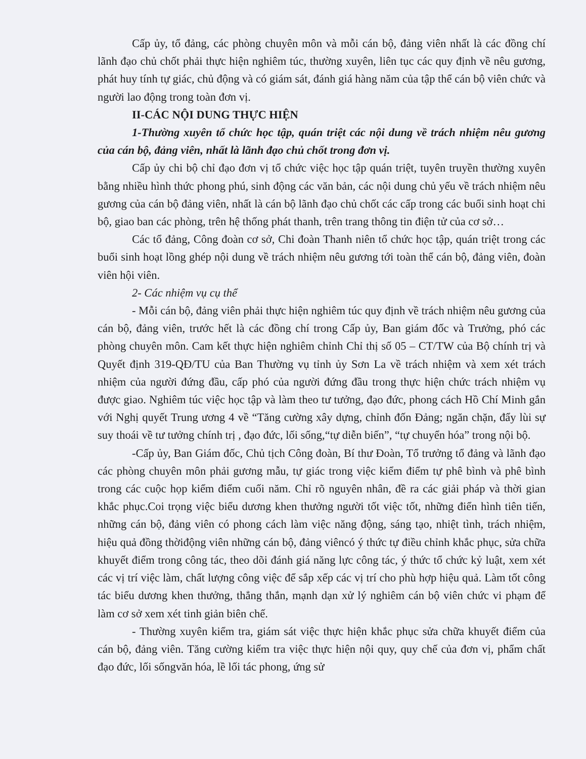Cấp ủy, tổ đảng, các phòng chuyên môn và mỗi cán bộ, đảng viên nhất là các đồng chí lãnh đạo chủ chốt phải thực hiện nghiêm túc, thường xuyên, liên tục các quy định về nêu gương, phát huy tính tự giác, chủ động và có giám sát, đánh giá hàng năm của tập thể cán bộ viên chức và người lao động trong toàn đơn vị.
II-CÁC NỘI DUNG THỰC HIỆN
1-Thường xuyên tổ chức học tập, quán triệt các nội dung về trách nhiệm nêu gương của cán bộ, đảng viên, nhất là lãnh đạo chủ chốt trong đơn vị.
Cấp ủy chi bộ chỉ đạo đơn vị tổ chức việc học tập quán triệt, tuyên truyền thường xuyên bằng nhiều hình thức phong phú, sinh động các văn bản, các nội dung chủ yếu về trách nhiệm nêu gương của cán bộ đảng viên, nhất là cán bộ lãnh đạo chủ chốt các cấp trong các buổi sinh hoạt chi bộ, giao ban các phòng, trên hệ thống phát thanh, trên trang thông tin điện tử của cơ sở…
Các tổ đảng, Công đoàn cơ sở, Chi đoàn Thanh niên tổ chức học tập, quán triệt trong các buổi sinh hoạt lồng ghép nội dung về trách nhiệm nêu gương tới toàn thể cán bộ, đảng viên, đoàn viên hội viên.
2- Các nhiệm vụ cụ thể
- Mỗi cán bộ, đảng viên phải thực hiện nghiêm túc quy định về trách nhiệm nêu gương của cán bộ, đảng viên, trước hết là các đồng chí trong Cấp ủy, Ban giám đốc và Trưởng, phó các phòng chuyên môn. Cam kết thực hiện nghiêm chỉnh Chỉ thị số 05 – CT/TW của Bộ chính trị và Quyết định 319-QĐ/TU của Ban Thường vụ tỉnh ủy Sơn La về trách nhiệm và xem xét trách nhiệm của người đứng đầu, cấp phó của người đứng đầu trong thực hiện chức trách nhiệm vụ được giao. Nghiêm túc việc học tập và làm theo tư tưởng, đạo đức, phong cách Hồ Chí Minh gắn với Nghị quyết Trung ương 4 về “Tăng cường xây dựng, chỉnh đốn Đảng; ngăn chặn, đẩy lùi sự suy thoái về tư tưởng chính trị , đạo đức, lối sống,“tự diễn biến”, “tự chuyển hóa” trong nội bộ.
-Cấp ủy, Ban Giám đốc, Chủ tịch Công đoàn, Bí thư Đoàn, Tổ trưởng tổ đảng và lãnh đạo các phòng chuyên môn phải gương mẫu, tự giác trong việc kiểm điểm tự phê bình và phê bình trong các cuộc họp kiểm điểm cuối năm. Chỉ rõ nguyên nhân, đề ra các giải pháp và thời gian khắc phục.Coi trọng việc biểu dương khen thưởng người tốt việc tốt, những điển hình tiên tiến, những cán bộ, đảng viên có phong cách làm việc năng động, sáng tạo, nhiệt tình, trách nhiệm, hiệu quả đồng thờiđộng viên những cán bộ, đảng viêncó ý thức tự điều chỉnh khắc phục, sửa chữa khuyết điểm trong công tác, theo dõi đánh giá năng lực công tác, ý thức tổ chức kỷ luật, xem xét các vị trí việc làm, chất lượng công việc để sắp xếp các vị trí cho phù hợp hiệu quả. Làm tốt công tác biểu dương khen thưởng, thẳng thắn, mạnh dạn xử lý nghiêm cán bộ viên chức vi phạm để làm cơ sở xem xét tinh giản biên chế.
- Thường xuyên kiểm tra, giám sát việc thực hiện khắc phục sửa chữa khuyết điểm của cán bộ, đảng viên. Tăng cường kiểm tra việc thực hiện nội quy, quy chế của đơn vị, phẩm chất đạo đức, lối sốngvăn hóa, lề lối tác phong, ứng sử